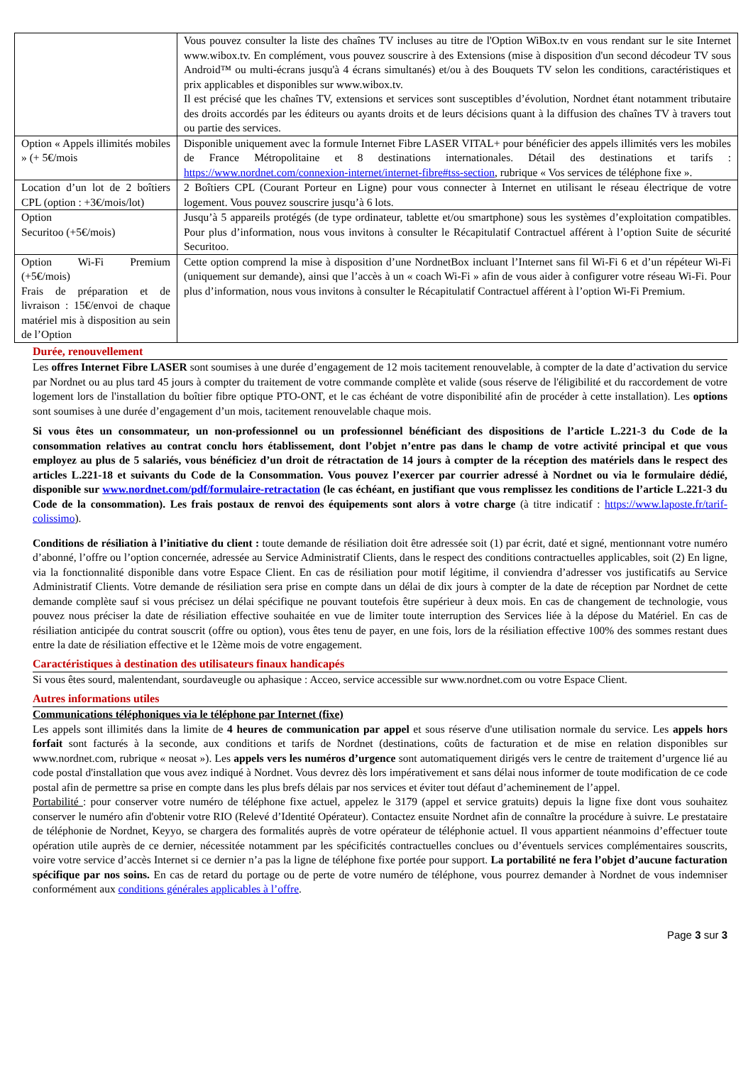| | Vous pouvez consulter la liste des chaînes TV incluses au titre de l'Option WiBox.tv en vous rendant sur le site Internet www.wibox.tv. En complément, vous pouvez souscrire à des Extensions (mise à disposition d'un second décodeur TV sous Android™ ou multi-écrans jusqu'à 4 écrans simultanés) et/ou à des Bouquets TV selon les conditions, caractéristiques et prix applicables et disponibles sur www.wibox.tv. Il est précisé que les chaînes TV, extensions et services sont susceptibles d’évolution, Nordnet étant notamment tributaire des droits accordés par les éditeurs ou ayants droits et de leurs décisions quant à la diffusion des chaînes TV à travers tout ou partie des services. |
| Option « Appels illimités mobiles » (+ 5€/mois | Disponible uniquement avec la formule Internet Fibre LASER VITAL+ pour bénéficier des appels illimités vers les mobiles de France Métropolitaine et 8 destinations internationales. Détail des destinations et tarifs : https://www.nordnet.com/connexion-internet/internet-fibre#tss-section , rubrique « Vos services de téléphone fixe ». |
| Location d’un lot de 2 boîtiers CPL (option : +3€/mois/lot) | 2 Boîtiers CPL (Courant Porteur en Ligne) pour vous connecter à Internet en utilisant le réseau électrique de votre logement. Vous pouvez souscrire jusqu’à 6 lots. |
| Option Securitoo (+5€/mois) | Jusqu’à 5 appareils protégés (de type ordinateur, tablette et/ou smartphone) sous les systèmes d’exploitation compatibles. Pour plus d’information, nous vous invitons à consulter le Récapitulatif Contractuel afférent à l’option Suite de sécurité Securitoo. |
| Option Wi-Fi Premium (+5€/mois) Frais de préparation et de livraison : 15€/envoi de chaque matériel mis à disposition au sein de l’Option | Cette option comprend la mise à disposition d’une NordnetBox incluant l’Internet sans fil Wi-Fi 6 et d’un répéteur Wi-Fi (uniquement sur demande), ainsi que l’accès à un « coach Wi-Fi » afin de vous aider à configurer votre réseau Wi-Fi. Pour plus d’information, nous vous invitons à consulter le Récapitulatif Contractuel afférent à l’option Wi-Fi Premium. |
Durée, renouvellement
Les offres Internet Fibre LASER sont soumises à une durée d’engagement de 12 mois tacitement renouvelable, à compter de la date d’activation du service par Nordnet ou au plus tard 45 jours à compter du traitement de votre commande complète et valide (sous réserve de l'éligibilité et du raccordement de votre logement lors de l'installation du boîtier fibre optique PTO-ONT, et le cas échéant de votre disponibilité afin de procéder à cette installation). Les options sont soumises à une durée d’engagement d’un mois, tacitement renouvelable chaque mois.
Si vous êtes un consommateur, un non-professionnel ou un professionnel bénéficiant des dispositions de l’article L.221-3 du Code de la consommation relatives au contrat conclu hors établissement, dont l’objet n’entre pas dans le champ de votre activité principal et que vous employez au plus de 5 salariés, vous bénéficiez d’un droit de rétractation de 14 jours à compter de la réception des matériels dans le respect des articles L.221-18 et suivants du Code de la Consommation. Vous pouvez l’exercer par courrier adressé à Nordnet ou via le formulaire dédié, disponible sur www.nordnet.com/pdf/formulaire-retractation (le cas échéant, en justifiant que vous remplissez les conditions de l’article L.221-3 du Code de la consommation). Les frais postaux de renvoi des équipements sont alors à votre charge (à titre indicatif : https://www.laposte.fr/tarif-colissimo).
Conditions de résiliation à l’initiative du client : toute demande de résiliation doit être adressée soit (1) par écrit, daté et signé, mentionnant votre numéro d’abonné, l’offre ou l’option concernée, adressée au Service Administratif Clients, dans le respect des conditions contractuelles applicables, soit (2) En ligne, via la fonctionnalité disponible dans votre Espace Client. En cas de résiliation pour motif légitime, il conviendra d’adresser vos justificatifs au Service Administratif Clients. Votre demande de résiliation sera prise en compte dans un délai de dix jours à compter de la date de réception par Nordnet de cette demande complète sauf si vous précisez un délai spécifique ne pouvant toutefois être supérieur à deux mois. En cas de changement de technologie, vous pouvez nous préciser la date de résiliation effective souhaitée en vue de limiter toute interruption des Services liée à la dépose du Matériel. En cas de résiliation anticipée du contrat souscrit (offre ou option), vous êtes tenu de payer, en une fois, lors de la résiliation effective 100% des sommes restant dues entre la date de résiliation effective et le 12ème mois de votre engagement.
Caractéristiques à destination des utilisateurs finaux handicapés
Si vous êtes sourd, malentendant, sourdaveugle ou aphasique : Acceo, service accessible sur www.nordnet.com ou votre Espace Client.
Autres informations utiles
Communications téléphoniques via le téléphone par Internet (fixe)
Les appels sont illimités dans la limite de 4 heures de communication par appel et sous réserve d'une utilisation normale du service. Les appels hors forfait sont facturés à la seconde, aux conditions et tarifs de Nordnet (destinations, coûts de facturation et de mise en relation disponibles sur www.nordnet.com, rubrique « neosat »). Les appels vers les numéros d’urgence sont automatiquement dirigés vers le centre de traitement d’urgence lié au code postal d'installation que vous avez indiqué à Nordnet. Vous devrez dès lors impérativement et sans délai nous informer de toute modification de ce code postal afin de permettre sa prise en compte dans les plus brefs délais par nos services et éviter tout défaut d’acheminement de l’appel.
Portabilité : pour conserver votre numéro de téléphone fixe actuel, appelez le 3179 (appel et service gratuits) depuis la ligne fixe dont vous souhaitez conserver le numéro afin d'obtenir votre RIO (Relevé d’Identité Opérateur). Contactez ensuite Nordnet afin de connaître la procédure à suivre. Le prestataire de téléphonie de Nordnet, Keyyo, se chargera des formalités auprès de votre opérateur de téléphonie actuel. Il vous appartient néanmoins d’effectuer toute opération utile auprès de ce dernier, nécessitée notamment par les spécificités contractuelles conclues ou d’éventuels services complémentaires souscrits, voire votre service d’accès Internet si ce dernier n’a pas la ligne de téléphone fixe portée pour support. La portabilité ne fera l’objet d’aucune facturation spécifique par nos soins. En cas de retard du portage ou de perte de votre numéro de téléphone, vous pourrez demander à Nordnet de vous indemniser conformément aux conditions générales applicables à l’offre.
Page 3 sur 3